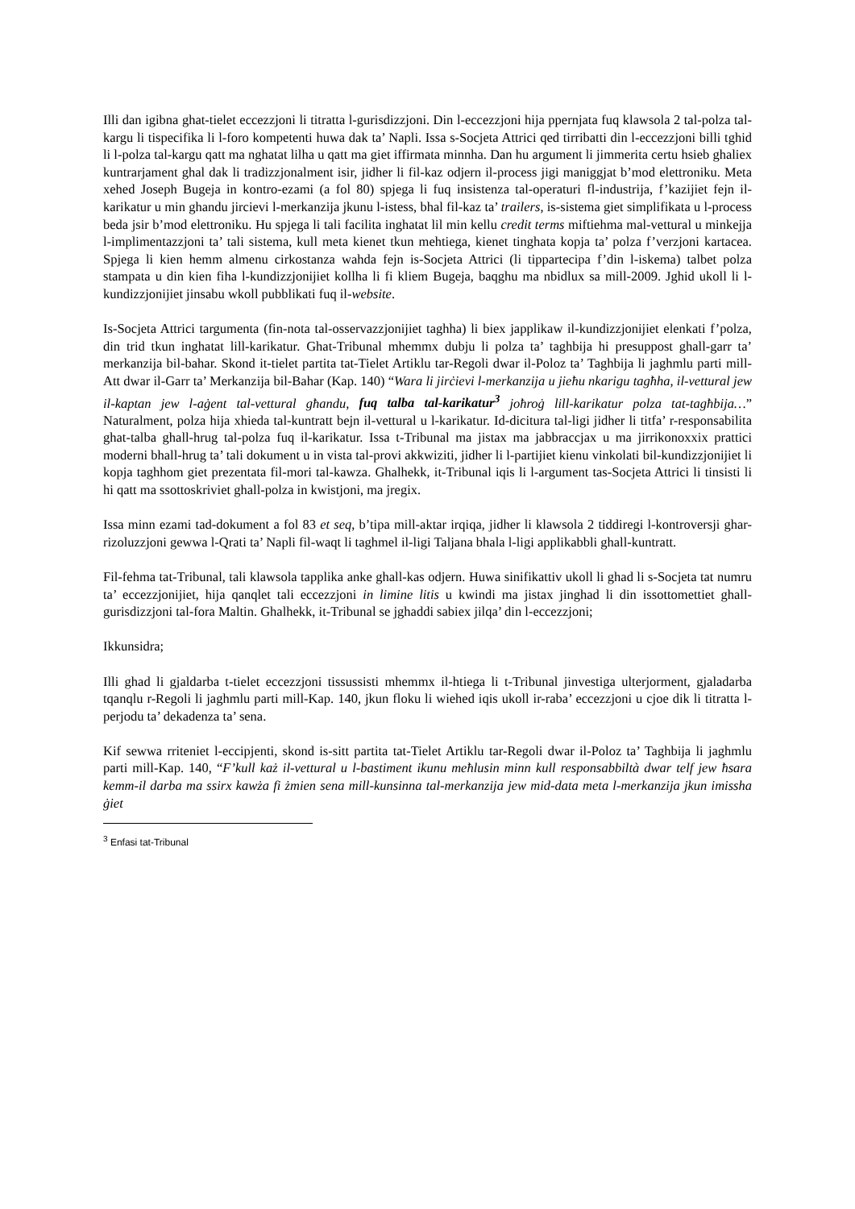Illi dan igibna ghat-tielet eccezzjoni li titratta l-gurisdizzjoni. Din l-eccezzjoni hija ppernjata fuq klawsola 2 tal-polza tal-kargu li tispecifika li l-foro kompetenti huwa dak ta’ Napli. Issa s-Socjeta Attrici qed tirribatti din l-eccezzjoni billi tghid li l-polza tal-kargu qatt ma nghatat lilha u qatt ma giet iffirmata minnha. Dan hu argument li jimmerita certu hsieb ghaliex kuntrarjament ghal dak li tradizzjonalment isir, jidher li fil-kaz odjern il-process jigi maniggjat b’mod elettroniku. Meta xehed Joseph Bugeja in kontro-ezami (a fol 80) spjega li fuq insistenza tal-operaturi fl-industrija, f’kazijiet fejn il-karikatur u min ghandu jircievi l-merkanzija jkunu l-istess, bhal fil-kaz ta’ trailers, is-sistema giet simplifikata u l-process beda jsir b’mod elettroniku. Hu spjega li tali facilita inghatat lil min kellu credit terms miftiehma mal-vettural u minkejja l-implimentazzjoni ta’ tali sistema, kull meta kienet tkun mehtiega, kienet tinghata kopja ta’ polza f’verzjoni kartacea. Spjega li kien hemm almenu cirkostanza wahda fejn is-Socjeta Attrici (li tippartecipa f’din l-iskema) talbet polza stampata u din kien fiha l-kundizzjonijiet kollha li fi kliem Bugeja, baqghu ma nbidlux sa mill-2009. Jghid ukoll li l-kundizzjonijiet jinsabu wkoll pubblikati fuq il-website.
Is-Socjeta Attrici targumenta (fin-nota tal-osservazzjonijiet taghha) li biex japplikaw il-kundizzjonijiet elenkati f’polza, din trid tkun inghatat lill-karikatur. Ghat-Tribunal mhemmx dubju li polza ta’ taghbija hi presuppost ghall-garr ta’ merkanzija bil-bahar. Skond it-tielet partita tat-Tielet Artiklu tar-Regoli dwar il-Poloz ta’ Taghbija li jaghmlu parti mill-Att dwar il-Garr ta’ Merkanzija bil-Bahar (Kap. 140) “Wara li jirċievi l-merkanzija u jieħu nkarigu tagħha, il-vettural jew il-kaptan jew l-aġent tal-vettural għandu, fuq talba tal-karikatur<sup>3</sup> joħroġ lill-karikatur polza tat-tagħbija…” Naturalment, polza hija xhieda tal-kuntratt bejn il-vettural u l-karikatur. Id-dicitura tal-ligi jidher li titfa’ r-responsabilita ghat-talba ghall-hrug tal-polza fuq il-karikatur. Issa t-Tribunal ma jistax ma jabbraccjax u ma jirrikonoxxix prattici moderni bhall-hrug ta’ tali dokument u in vista tal-provi akkwiziti, jidher li l-partijiet kienu vinkolati bil-kundizzjonijiet li kopja taghhom giet prezentata fil-mori tal-kawza. Ghalhekk, it-Tribunal iqis li l-argument tas-Socjeta Attrici li tinsisti li hi qatt ma ssottoskriviet ghall-polza in kwistjoni, ma jregix.
Issa minn ezami tad-dokument a fol 83 et seq, b’tipa mill-aktar irqiqa, jidher li klawsola 2 tiddiregi l-kontroversji ghar-rizoluzzjoni gewwa l-Qrati ta’ Napli fil-waqt li taghmel il-ligi Taljana bhala l-ligi applikabbli ghall-kuntratt.
Fil-fehma tat-Tribunal, tali klawsola tapplika anke ghall-kas odjern. Huwa sinifikattiv ukoll li ghad li s-Socjeta tat numru ta’ eccezzjonijiet, hija qanqlet tali eccezzjoni in limine litis u kwindi ma jistax jinghad li din issottomettiet ghall-gurisdizzjoni tal-fora Maltin. Ghalhekk, it-Tribunal se jghaddi sabiex jilqa’ din l-eccezzjoni;
Ikkunsidra;
Illi ghad li gjaldarba t-tielet eccezzjoni tissussisti mhemmx il-htiega li t-Tribunal jinvestiga ulterjorment, gjaladarba tqanqlu r-Regoli li jaghmlu parti mill-Kap. 140, jkun floku li wiehed iqis ukoll ir-raba’ eccezzjoni u cjoe dik li titratta l-perjodu ta’ dekadenza ta’ sena.
Kif sewwa rriteniet l-eccipjenti, skond is-sitt partita tat-Tielet Artiklu tar-Regoli dwar il-Poloz ta’ Taghbija li jaghmlu parti mill-Kap. 140, “F’kull każ il-vettural u l-bastiment ikunu meħlusin minn kull responsabbiltà dwar telf jew ħsara kemm-il darba ma ssirx kawża fi żmien sena mill-kunsinna tal-merkanzija jew mid-data meta l-merkanzija jkun imissha ġiet
<sup>3</sup> Enfasi tat-Tribunal